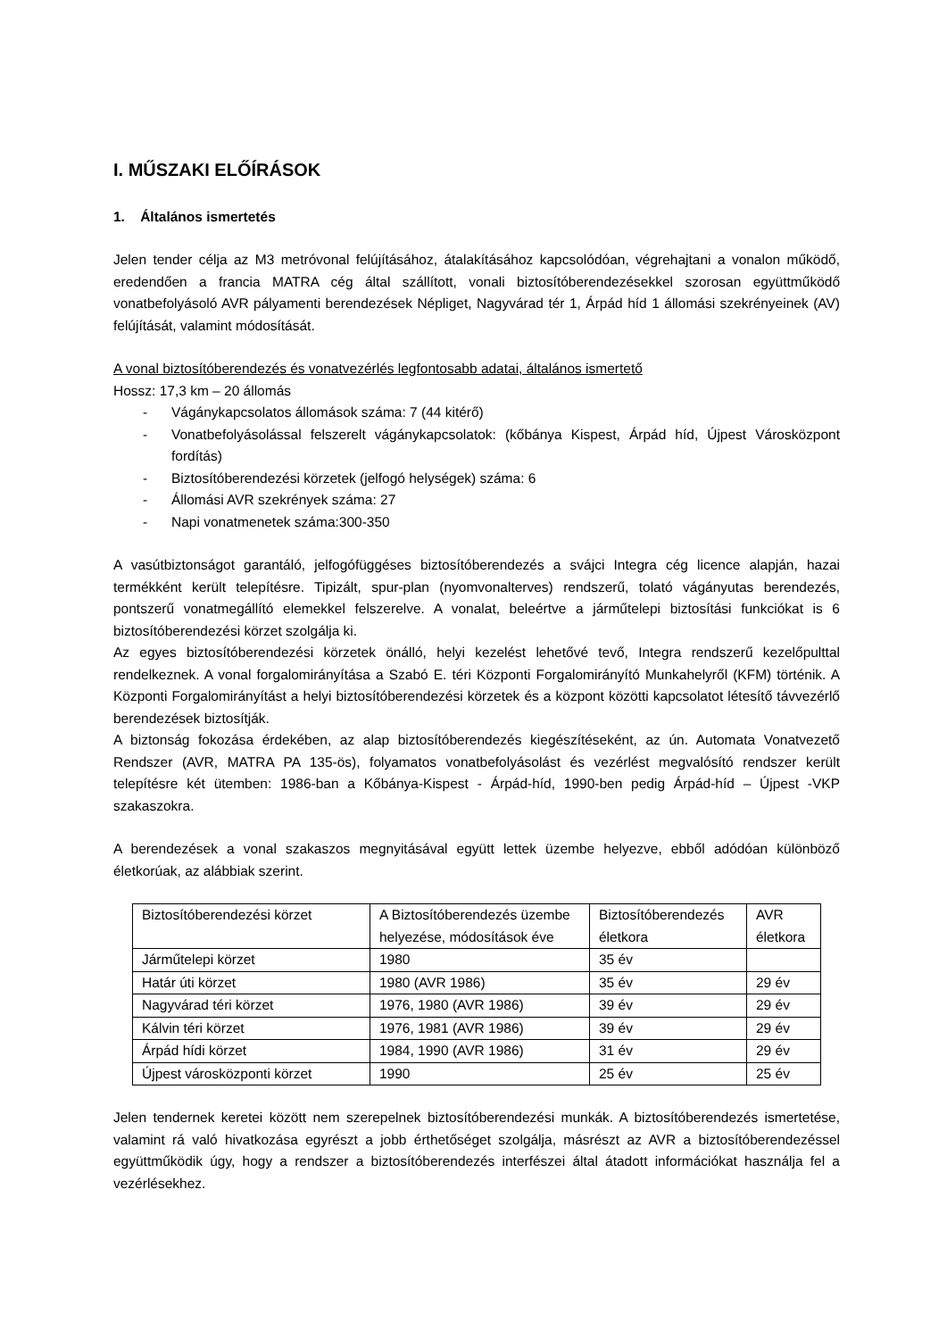I. MŰSZAKI ELŐÍRÁSOK
1. Általános ismertetés
Jelen tender célja az M3 metróvonal felújításához, átalakításához kapcsolódóan, végrehajtani a vonalon működő, eredendően a francia MATRA cég által szállított, vonali biztosítóberendezésekkel szorosan együttműködő vonatbefolyásoló AVR pályamenti berendezések Népliget, Nagyvárad tér 1, Árpád híd 1 állomási szekrényeinek (AV) felújítását, valamint módosítását.
A vonal biztosítóberendezés és vonatvezérlés legfontosabb adatai, általános ismertető
Hossz: 17,3 km – 20 állomás
- Vágánykapcsolatos állomások száma: 7 (44 kitérő)
- Vonatbefolyásolással felszerelt vágánykapcsolatok: (kőbánya Kispest, Árpád híd, Újpest Városközpont fordítás)
- Biztosítóberendezési körzetek (jelfogó helységek) száma: 6
- Állomási AVR szekrények száma: 27
- Napi vonatmenetek száma:300-350
A vasútbiztonságot garantáló, jelfogófüggéses biztosítóberendezés a svájci Integra cég licence alapján, hazai termékként került telepítésre. Tipizált, spur-plan (nyomvonalterves) rendszerű, tolató vágányutas berendezés, pontszerű vonatmegállító elemekkel felszerelve. A vonalat, beleértve a járműtelepi biztosítási funkciókat is 6 biztosítóberendezési körzet szolgálja ki.
Az egyes biztosítóberendezési körzetek önálló, helyi kezelést lehetővé tevő, Integra rendszerű kezelőpulttal rendelkeznek. A vonal forgalomirányítása a Szabó E. téri Központi Forgalomirányító Munkahelyről (KFM) történik. A Központi Forgalomirányítást a helyi biztosítóberendezési körzetek és a központ közötti kapcsolatot létesítő távvezérlő berendezések biztosítják.
A biztonság fokozása érdekében, az alap biztosítóberendezés kiegészítéseként, az ún. Automata Vonatvezető Rendszer (AVR, MATRA PA 135-ös), folyamatos vonatbefolyásolást és vezérlést megvalósító rendszer került telepítésre két ütemben: 1986-ban a Kőbánya-Kispest - Árpád-híd, 1990-ben pedig Árpád-híd – Újpest -VKP szakaszokra.
A berendezések a vonal szakaszos megnyitásával együtt lettek üzembe helyezve, ebből adódóan különböző életkorúak, az alábbiak szerint.
| Biztosítóberendezési körzet | A Biztosítóberendezés üzembe helyezése, módosítások éve | Biztosítóberendezés életkora | AVR életkora |
| Járműtelepi körzet | 1980 | 35 év | |
| Határ úti körzet | 1980 (AVR 1986) | 35 év | 29 év |
| Nagyvárad téri körzet | 1976, 1980 (AVR 1986) | 39 év | 29 év |
| Kálvin téri körzet | 1976, 1981 (AVR 1986) | 39 év | 29 év |
| Árpád hídi körzet | 1984, 1990 (AVR 1986) | 31 év | 29 év |
| Újpest városközponti körzet | 1990 | 25 év | 25 év |
Jelen tendernek keretei között nem szerepelnek biztosítóberendezési munkák. A biztosítóberendezés ismertetése, valamint rá való hivatkozása egyrészt a jobb érthetőséget szolgálja, másrészt az AVR a biztosítóberendezéssel együttműködik úgy, hogy a rendszer a biztosítóberendezés interfészei által átadott információkat használja fel a vezérlésekhez.